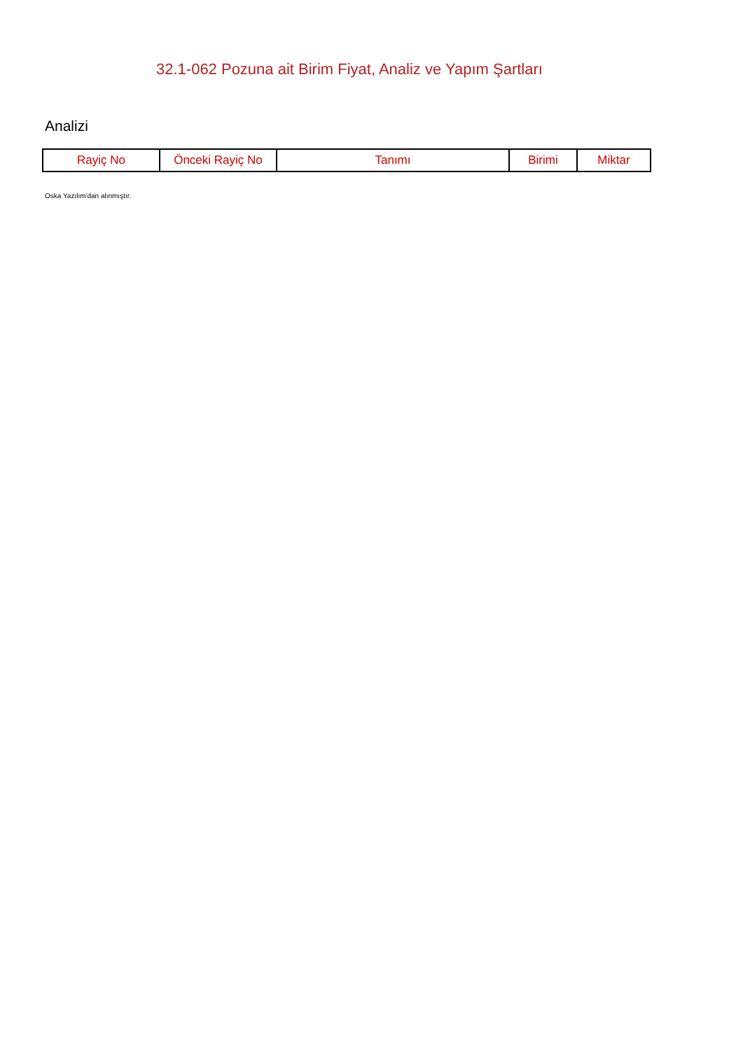32.1-062 Pozuna ait Birim Fiyat, Analiz ve Yapım Şartları
Analizi
| Rayiç No | Önceki Rayiç No | Tanımı | Birimi | Miktar |
| --- | --- | --- | --- | --- |
Oska Yazılım'dan alınmıştır.